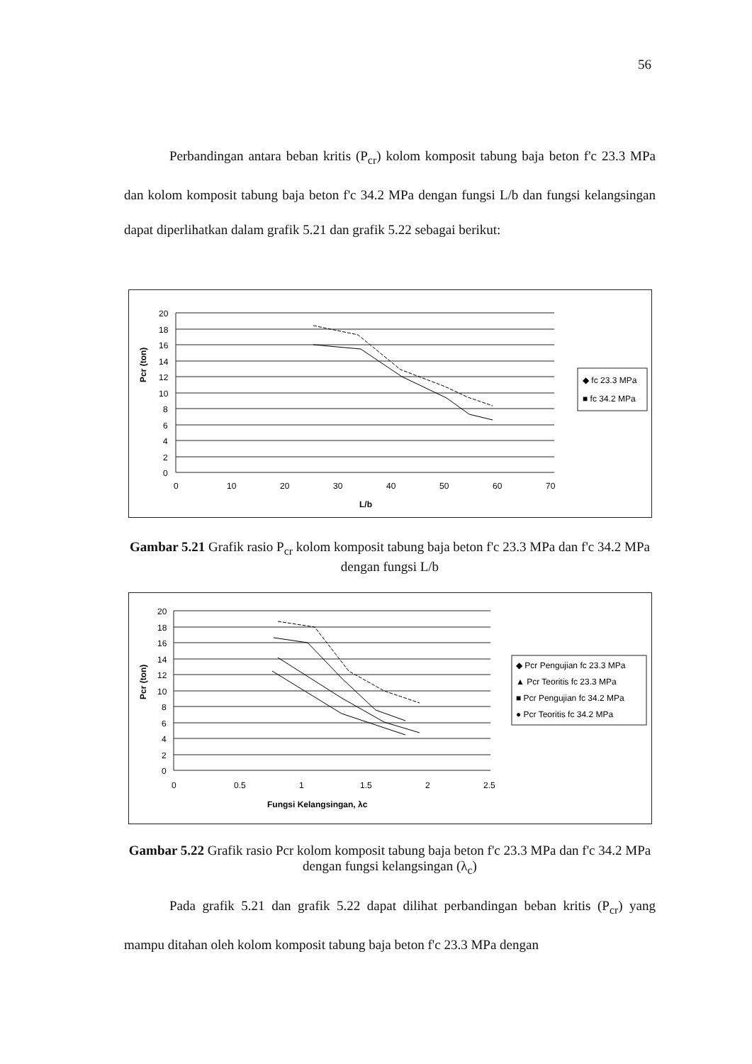56
Perbandingan antara beban kritis (P<sub>cr</sub>) kolom komposit tabung baja beton f'c 23.3 MPa dan kolom komposit tabung baja beton f'c 34.2 MPa dengan fungsi L/b dan fungsi kelangsingan dapat diperlihatkan dalam grafik 5.21 dan grafik 5.22 sebagai berikut:
Pcr (ton)
20
18
16
14
12
10
8
6
4
2
0
0
10
20
30
40
50
60
70
L/b
◆ fc 23.3 MPa
■ fc 34.2 MPa
Gambar 5.21 Grafik rasio P<sub>cr</sub> kolom komposit tabung baja beton f'c 23.3 MPa dan f'c 34.2 MPa dengan fungsi L/b
Pcr (ton)
20
18
16
14
12
10
8
6
4
2
0
0
0.5
1
1.5
2
2.5
Fungsi Kelangsingan, λc
◆ Pcr Pengujian fc 23.3 MPa
▲ Pcr Teoritis fc 23.3 MPa
■ Pcr Pengujian fc 34.2 MPa
● Pcr Teoritis fc 34.2 MPa
Gambar 5.22 Grafik rasio Pcr kolom komposit tabung baja beton f'c 23.3 MPa dan f'c 34.2 MPa dengan fungsi kelangsingan (λ<sub>c</sub>)
Pada grafik 5.21 dan grafik 5.22 dapat dilihat perbandingan beban kritis (P<sub>cr</sub>) yang mampu ditahan oleh kolom komposit tabung baja beton f'c 23.3 MPa dengan